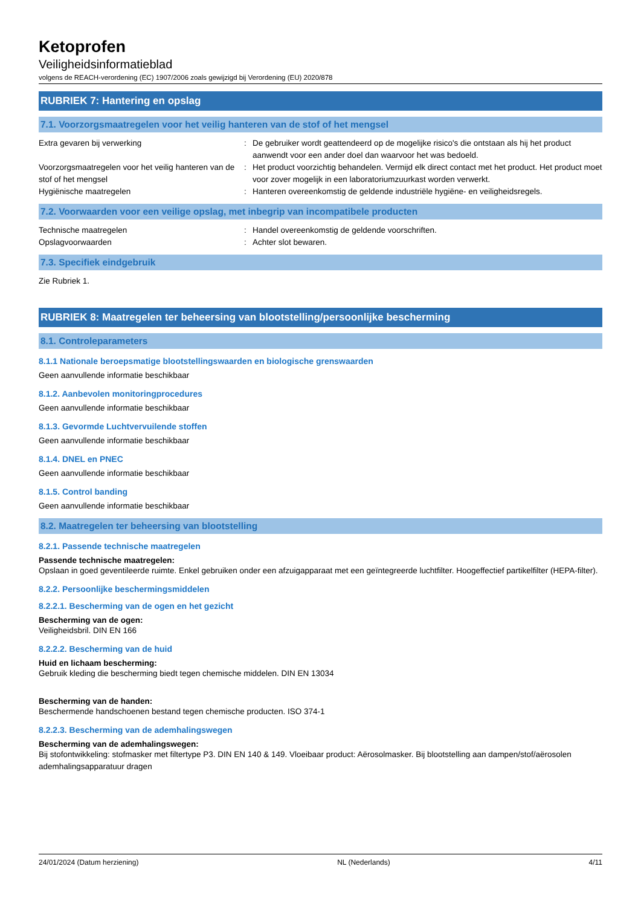Ketoprofen
Veiligheidsinformatieblad
volgens de REACH-verordening (EC) 1907/2006 zoals gewijzigd bij Verordening (EU) 2020/878
RUBRIEK 7: Hantering en opslag
7.1. Voorzorgsmaatregelen voor het veilig hanteren van de stof of het mengsel
| Extra gevaren bij verwerking | : | De gebruiker wordt geattendeerd op de mogelijke risico's die ontstaan als hij het product aanwendt voor een ander doel dan waarvoor het was bedoeld. |
| Voorzorgsmaatregelen voor het veilig hanteren van de stof of het mengsel | : | Het product voorzichtig behandelen. Vermijd elk direct contact met het product. Het product moet voor zover mogelijk in een laboratoriumzuurkast worden verwerkt. |
| Hygiënische maatregelen | : | Hanteren overeenkomstig de geldende industriële hygiëne- en veiligheidsregels. |
7.2. Voorwaarden voor een veilige opslag, met inbegrip van incompatibele producten
| Technische maatregelen | : | Handel overeenkomstig de geldende voorschriften. |
| Opslagvoorwaarden | : | Achter slot bewaren. |
7.3. Specifiek eindgebruik
Zie Rubriek 1.
RUBRIEK 8: Maatregelen ter beheersing van blootstelling/persoonlijke bescherming
8.1. Controleparameters
8.1.1 Nationale beroepsmatige blootstellingswaarden en biologische grenswaarden
Geen aanvullende informatie beschikbaar
8.1.2. Aanbevolen monitoringprocedures
Geen aanvullende informatie beschikbaar
8.1.3. Gevormde Luchtvervuilende stoffen
Geen aanvullende informatie beschikbaar
8.1.4. DNEL en PNEC
Geen aanvullende informatie beschikbaar
8.1.5. Control banding
Geen aanvullende informatie beschikbaar
8.2. Maatregelen ter beheersing van blootstelling
8.2.1. Passende technische maatregelen
Passende technische maatregelen:
Opslaan in goed geventileerde ruimte. Enkel gebruiken onder een afzuigapparaat met een geïntegreerde luchtfilter. Hoogeffectief partikelfilter (HEPA-filter).
8.2.2. Persoonlijke beschermingsmiddelen
8.2.2.1. Bescherming van de ogen en het gezicht
Bescherming van de ogen:
Veiligheidsbril. DIN EN 166
8.2.2.2. Bescherming van de huid
Huid en lichaam bescherming:
Gebruik kleding die bescherming biedt tegen chemische middelen. DIN EN 13034
Bescherming van de handen:
Beschermende handschoenen bestand tegen chemische producten. ISO 374-1
8.2.2.3. Bescherming van de ademhalingswegen
Bescherming van de ademhalingswegen:
Bij stofontwikkeling: stofmasker met filtertype P3. DIN EN 140 & 149. Vloeibaar product: Aërosolmasker. Bij blootstelling aan dampen/stof/aërosolen ademhalingsapparatuur dragen
24/01/2024 (Datum herziening) NL (Nederlands) 4/11